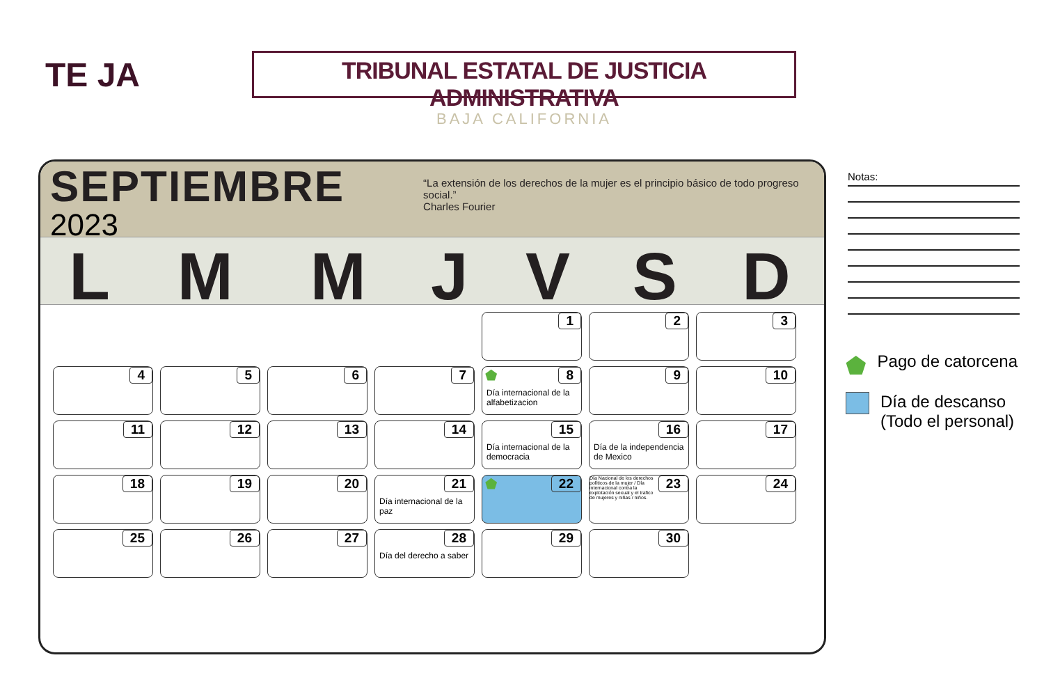TE JA
TRIBUNAL ESTATAL DE JUSTICIA ADMINISTRATIVA
BAJA CALIFORNIA
SEPTIEMBRE
2023
“La extensión de los derechos de la mujer es el principio básico de todo progreso social.”
Charles Fourier
| L | M | M | J | V | S | D |
| --- | --- | --- | --- | --- | --- | --- |
| | | | | 1 | 2 | 3 |
| 4 | 5 | 6 | 7 | ⬟ 8 Día internacional de la alfabetizacion | 9 | 10 |
| 11 | 12 | 13 | 14 | 15 Día internacional de la democracia | 16 Día de la independencia de Mexico | 17 |
| 18 | 19 | 20 | 21 Día internacional de la paz | ⬟ 22 | 23 Día Nacional de los derechos políticos de la mujer / Día internacional contra la explotación sexual y el trafico de mujeres y niñas / niños. | 24 |
| 25 | 26 | 27 | 28 Día del derecho a saber | 29 | 30 | |
Notas:
⬟ Pago de catorcena
Día de descanso
(Todo el personal)